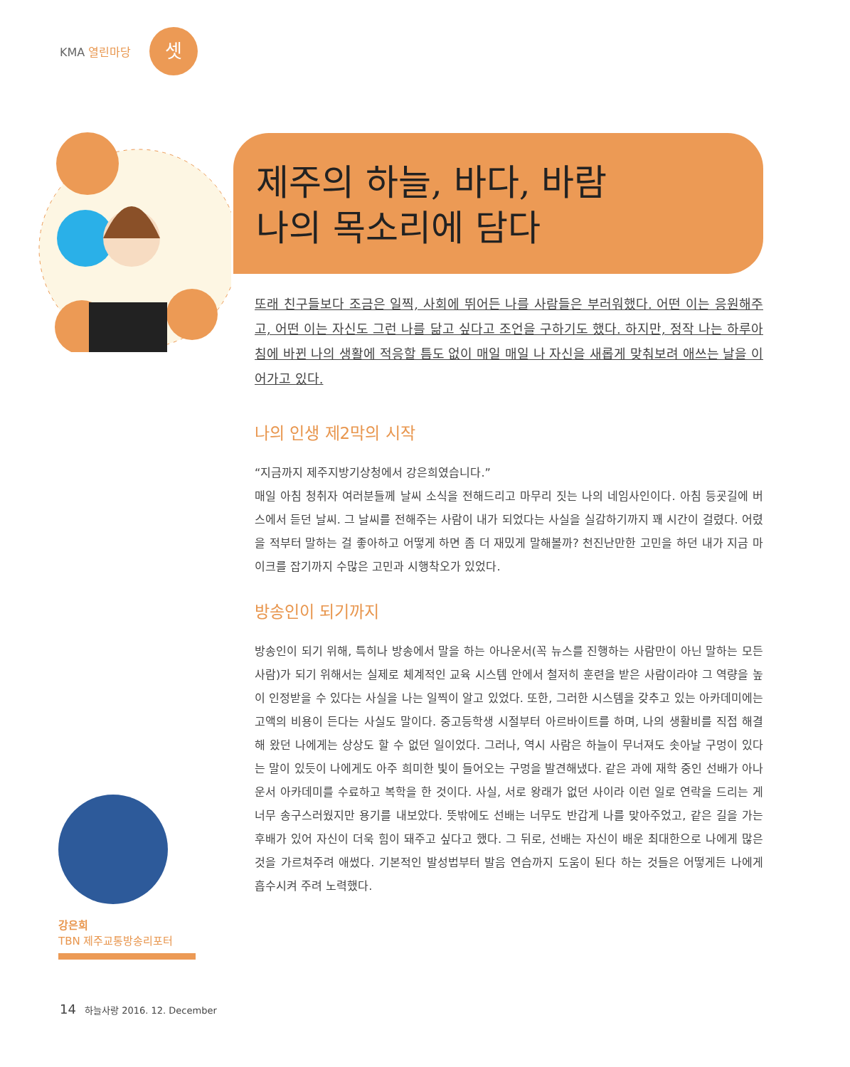KMA 열린마당
셋
제주의 하늘, 바다, 바람
나의 목소리에 담다
또래 친구들보다 조금은 일찍, 사회에 뛰어든 나를 사람들은 부러워했다. 어떤 이는 응원해주고, 어떤 이는 자신도 그런 나를 닮고 싶다고 조언을 구하기도 했다. 하지만, 정작 나는 하루아침에 바뀐 나의 생활에 적응할 틈도 없이 매일 매일 나 자신을 새롭게 맞춰보려 애쓰는 날을 이어가고 있다.
나의 인생 제2막의 시작
“지금까지 제주지방기상청에서 강은희였습니다.”
매일 아침 청취자 여러분들께 날씨 소식을 전해드리고 마무리 짓는 나의 네임사인이다. 아침 등굣길에 버스에서 듣던 날씨. 그 날씨를 전해주는 사람이 내가 되었다는 사실을 실감하기까지 꽤 시간이 걸렸다. 어렸을 적부터 말하는 걸 좋아하고 어떻게 하면 좀 더 재밌게 말해볼까? 천진난만한 고민을 하던 내가 지금 마이크를 잡기까지 수많은 고민과 시행착오가 있었다.
방송인이 되기까지
방송인이 되기 위해, 특히나 방송에서 말을 하는 아나운서(꼭 뉴스를 진행하는 사람만이 아닌 말하는 모든 사람)가 되기 위해서는 실제로 체계적인 교육 시스템 안에서 철저히 훈련을 받은 사람이라야 그 역량을 높이 인정받을 수 있다는 사실을 나는 일찍이 알고 있었다. 또한, 그러한 시스템을 갖추고 있는 아카데미에는 고액의 비용이 든다는 사실도 말이다. 중고등학생 시절부터 아르바이트를 하며, 나의 생활비를 직접 해결해 왔던 나에게는 상상도 할 수 없던 일이었다. 그러나, 역시 사람은 하늘이 무너져도 솟아날 구멍이 있다는 말이 있듯이 나에게도 아주 희미한 빛이 들어오는 구멍을 발견해냈다. 같은 과에 재학 중인 선배가 아나운서 아카데미를 수료하고 복학을 한 것이다. 사실, 서로 왕래가 없던 사이라 이런 일로 연락을 드리는 게 너무 송구스러웠지만 용기를 내보았다. 뜻밖에도 선배는 너무도 반갑게 나를 맞아주었고, 같은 길을 가는 후배가 있어 자신이 더욱 힘이 돼주고 싶다고 했다. 그 뒤로, 선배는 자신이 배운 최대한으로 나에게 많은 것을 가르쳐주려 애썼다. 기본적인 발성법부터 발음 연습까지 도움이 된다 하는 것들은 어떻게든 나에게 흡수시켜 주려 노력했다.
강은희
TBN 제주교통방송리포터
14 하늘사랑 2016. 12. December